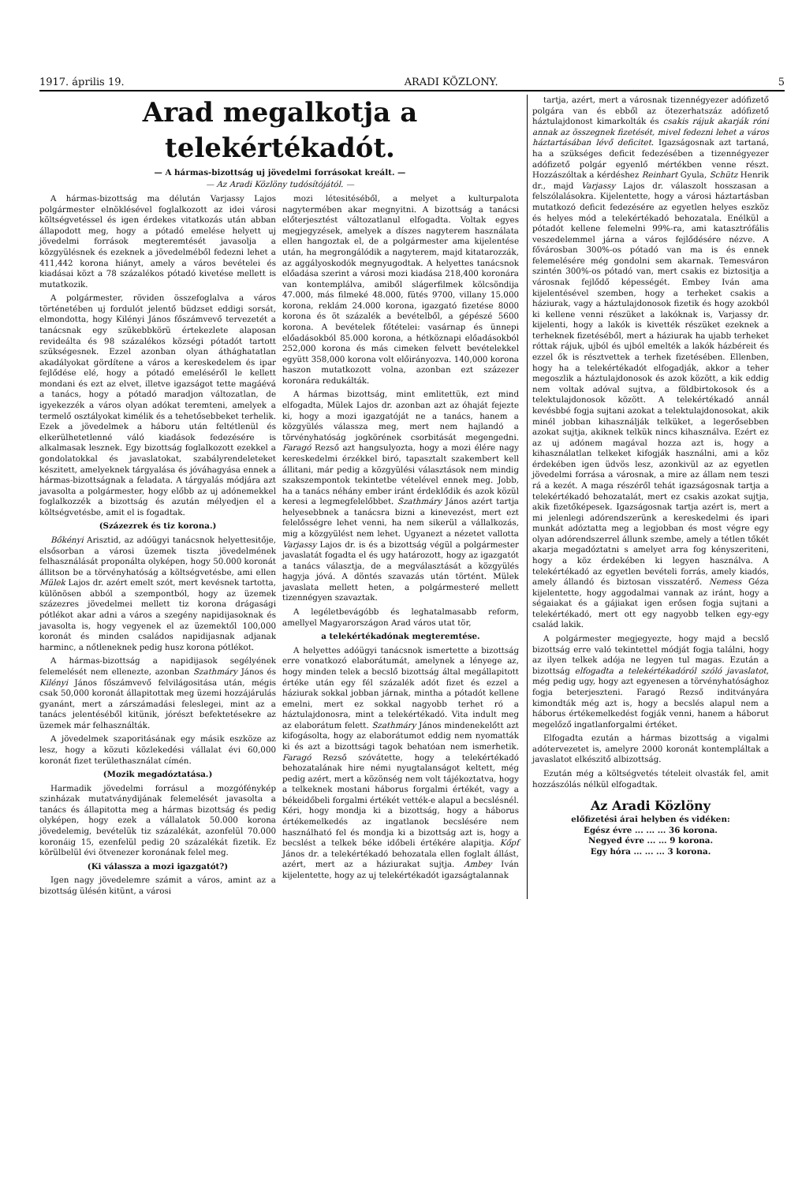1917. április 19. ARADI KÖZLONY. 5
Arad megalkotja a telekértékadót.
— A hármas-bizottság uj jövedelmi forrásokat kreált. —
— Az Aradi Közlöny tudósítójától. —
A hármas-bizottság ma délután Varjassy Lajos polgármester elnöklésével foglalkozott az idei városi költségvetéssel és igen érdekes vitatkozás után abban állapodott meg, hogy a pótadó emelése helyett uj jövedelmi források megteremtését javasolja a közgyülésnek és ezeknek a jövedelméből fedezni lehet a 411,442 korona hiányt, amely a város bevételei és kiadásai közt a 78 százalékos pótadó kivetése mellett is mutatkozik.
A polgármester, röviden összefoglalva a város történetében uj fordulót jelentő büdzset eddigi sorsát, elmondotta, hogy Kilényi János főszámvevő tervezetét a tanácsnak egy szükebbkörü értekezlete alaposan revideálta és 98 százalékos községi pótadót tartott szükségesnek. Ezzel azonban olyan áthághatatlan akadályokat gördítene a város a kereskedelem és ipar fejlődése elé, hogy a pótadó emeléséről le kellett mondani és ezt az elvet, illetve igazságot tette magáévá a tanács, hogy a pótadó maradjon változatlan, de igyekezzék a város olyan adókat teremteni, amelyek a termelő osztályokat kimélik és a tehetősebbeket terhelik. Ezek a jövedelmek a háboru után feltétlenül és elkerülhetetlenné váló kiadások fedezésére is alkalmasak lesznek. Egy bizottság foglalkozott ezekkel a gondolatokkal és javaslatokat, szabályrendeleteket készitett, amelyeknek tárgyalása és jóváhagyása ennek a hármas-bizottságnak a feladata. A tárgyalás módjára azt javasolta a polgármester, hogy előbb az uj adónemekkel foglalkozzék a bizottság és azután mélyedjen el a költségvetésbe, amit el is fogadtak.
(Százezrek és tiz korona.)
Bőkényi Arisztid, az adóügyi tanácsnok helyettesitője, elsősorban a városi üzemek tiszta jövedelmének felhasználását proponálta olyképen, hogy 50.000 koronát állitson be a törvényhatóság a költségvetésbe, ami ellen Mülek Lajos dr. azért emelt szót, mert kevésnek tartotta, különösen abból a szempontból, hogy az üzemek százezres jövedelmei mellett tiz korona drágasági pótlékot akar adni a város a szegény napidijasoknak és javasolta is, hogy vegyenek el az üzemektől 100,000 koronát és minden családos napidijasnak adjanak harminc, a nőtleneknek pedig husz korona pótlékot.
A hármas-bizottság a napidijasok segélyének felemelését nem ellenezte, azonban Szathmáry János és Kilényi János főszámvevő felvilágositása után, mégis csak 50,000 koronát állapitottak meg üzemi hozzájárulás gyanánt, mert a zárszámadási feleslegei, mint az a tanács jelentéséből kitünik, jórészt befektetésekre az üzemek már felhasználták.
A jövedelmek szaporitásának egy másik eszköze az lesz, hogy a közuti közlekedési vállalat évi 60,000 koronát fizet területhasználat címén.
(Mozik megadóztatása.)
Harmadik jövedelmi forrásul a mozgófénykép szinházak mutatványdijának felemelését javasolta a tanács és állapitotta meg a hármas bizottság és pedig olyképen, hogy ezek a vállalatok 50.000 korona jövedelemig, bevételük tiz százalékát, azonfelül 70.000 koronáig 15, ezenfelül pedig 20 százalékát fizetik. Ez körülbelül évi ötvenezer koronának felel meg.
(Ki válassza a mozi igazgatót?)
Igen nagy jövedelemre számit a város, amint az a bizottság ülésén kitünt, a városi
mozi létesitéséből, a melyet a kulturpalota nagytermében akar megnyitni. A bizottság a tanácsi előterjesztést változatlanul elfogadta. Voltak egyes megjegyzések, amelyek a díszes nagyterem használata ellen hangoztak el, de a polgármester ama kijelentése után, ha megrongálódik a nagyterem, majd kitatarozzák, az aggályoskodók megnyugodtak. A helyettes tanácsnok előadása szerint a városi mozi kiadása 218,400 koronára van kontemplálva, amiből slágerfilmek kölcsöndija 47.000, más filmeké 48.000, fütés 9700, villany 15.000 korona, reklám 24.000 korona, igazgató fizetése 8000 korona és öt százalék a bevételből, a gépészé 5600 korona. A bevételek főtételei: vasárnap és ünnepi előadásokból 85.000 korona, a hétköznapi előadásokból 252,000 korona és más cimeken felvett bevételekkel együtt 358,000 korona volt előirányozva. 140,000 korona haszon mutatkozott volna, azonban ezt százezer koronára redukálták.
A hármas bizottság, mint emlitettük, ezt mind elfogadta, Mülek Lajos dr. azonban azt az óhaját fejezte ki, hogy a mozi igazgatóját ne a tanács, hanem a közgyülés válassza meg, mert nem hajlandó a törvényhatóság jogkörének csorbitását megengedni. Faragó Rezső azt hangsulyozta, hogy a mozi élére nagy kereskedelmi érzékkel biró, tapasztalt szakembert kell állitani, már pedig a közgyülési választások nem mindig szakszempontok tekintetbe vételével ennek meg. Jobb, ha a tanács néhány ember iránt érdeklődik és azok közül keresi a legmegfelelőbbet. Szathmáry János azért tartja helyesebbnek a tanácsra bizni a kinevezést, mert ezt felelősségre lehet venni, ha nem sikerül a vállalkozás, mig a közgyülést nem lehet. Ugyanezt a nézetet vallotta Varjassy Lajos dr. is és a bizottság végül a polgármester javaslatát fogadta el és ugy határozott, hogy az igazgatót a tanács választja, de a megválasztását a közgyülés hagyja jóvá. A döntés szavazás után történt. Mülek javaslata mellett heten, a polgármesteré mellett tizennégyen szavaztak.
A legéletbevágóbb és leghatalmasabb reform, amellyel Magyarországon Arad város utat tör,
a telekértékadónak megteremtése.
A helyettes adóügyi tanácsnok ismertette a bizottság erre vonatkozó elaborátumát, amelynek a lényege az, hogy minden telek a becslő bizottság által megállapitott értéke után egy fél százalék adót fizet és ezzel a háziurak sokkal jobban járnak, mintha a pótadót kellene emelni, mert ez sokkal nagyobb terhet ró a háztulajdonosra, mint a telekértékadó. Vita indult meg az elaborátum felett. Szathmáry János mindenekelőtt azt kifogásolta, hogy az elaborátumot eddig nem nyomatták ki és azt a bizottsági tagok behatóan nem ismerhetik. Faragó Rezső szóvátette, hogy a telekértékadó behozatalának hire némi nyugtalanságot keltett, még pedig azért, mert a közönség nem volt tájékoztatva, hogy a telkeknek mostani háborus forgalmi értékét, vagy a békeidőbeli forgalmi értékét vették-e alapul a becslésnél. Kéri, hogy mondja ki a bizottság, hogy a háborus értékemelkedés az ingatlanok becslésére nem használható fel és mondja ki a bizottság azt is, hogy a becslést a telkek béke időbeli értékére alapitja. Kőpf János dr. a telekértékadó behozatala ellen foglalt állást, azért, mert az a háziurakat sujtja. Ambey Iván kijelentette, hogy az uj telekértékadót igazságtalannak
tartja, azért, mert a városnak tizennégyezer adófizető polgára van és ebből az ötezerhatszáz adófizető háztulajdonost kimarkolták és csakis rájuk akarják róni annak az összegnek fizetését, mivel fedezni lehet a város háztartásában lévő deficitet. Igazságosnak azt tartaná, ha a szükséges deficit fedezésében a tizennégyezer adófizető polgár egyenlő mértékben venne részt. Hozzászóltak a kérdéshez Reinhart Gyula, Schütz Henrik dr., majd Varjassy Lajos dr. válaszolt hosszasan a felszólalásokra. Kijelentette, hogy a városi háztartásban mutatkozó deficit fedezésére az egyetlen helyes eszköz és helyes mód a telekértékadó behozatala. Enélkül a pótadót kellene felemelni 99%-ra, ami katasztrófális veszedelemmel járna a város fejlődésére nézve. A fővárosban 300%-os pótadó van ma is és ennek felemelésére még gondolni sem akarnak. Temesváron szintén 300%-os pótadó van, mert csakis ez biztositja a városnak fejlődő képességét. Embey Iván ama kijelentésével szemben, hogy a terheket csakis a háziurak, vagy a háztulajdonosok fizetik és hogy azokból ki kellene venni részüket a lakóknak is, Varjassy dr. kijelenti, hogy a lakók is kivették részüket ezeknek a terheknek fizetéséből, mert a háziurak ha ujabb terheket róttak rájuk, ujból és ujból emelték a lakók házbéreit és ezzel ők is résztvettek a terhek fizetésében. Ellenben, hogy ha a telekértékadót elfogadják, akkor a teher megoszlik a háztulajdonosok és azok között, a kik eddig nem voltak adóval sujtva, a földbirtokosok és a telektulajdonosok között. A telekértékadó annál kevésbbé fogja sujtani azokat a telektulajdonosokat, akik minél jobban kihasználják telküket, a legerősebben azokat sujtja, akiknek telkük nincs kihasználva. Ezért ez az uj adónem magával hozza azt is, hogy a kihasználatlan telkeket kifogják használni, ami a köz érdekében igen üdvös lesz, azonkivül az az egyetlen jövedelmi forrása a városnak, a mire az állam nem teszi rá a kezét. A maga részéről tehát igazságosnak tartja a telekértékadó behozatalát, mert ez csakis azokat sujtja, akik fizetőképesek. Igazságosnak tartja azért is, mert a mi jelenlegi adórendszerünk a kereskedelmi és ipari munkát adóztatta meg a legjobban és most végre egy olyan adórendszerrel állunk szembe, amely a tétlen tőkét akarja megadóztatni s amelyet arra fog kényszeriteni, hogy a köz érdekében ki legyen használva. A telekértékadó az egyetlen bevételi forrás, amely kiadós, amely állandó és biztosan visszatérő. Nemess Géza kijelentette, hogy aggodalmai vannak az iránt, hogy a ségaiakat és a gájiakat igen erősen fogja sujtani a telekértékadó, mert ott egy nagyobb telken egy-egy család lakik.
A polgármester megjegyezte, hogy majd a becslő bizottság erre való tekintettel módját fogja találni, hogy az ilyen telkek adója ne legyen tul magas. Ezután a bizottság elfogadta a telekértékadóról szóló javaslatot, még pedig ugy, hogy azt egyenesen a törvényhatósághoz fogja beterjeszteni. Faragó Rezső inditványára kimondták még azt is, hogy a becslés alapul nem a háborus értékemelkedést fogják venni, hanem a háborut megelőző ingatlanforgalmi értéket.
Elfogadta ezután a hármas bizottság a vigalmi adótervezetet is, amelyre 2000 koronát kontempláltak a javaslatot elkészitő albizottság.
Ezután még a költségvetés tételeit olvasták fel, amit hozzászólás nélkül elfogadtak.
Az Aradi Közlöny
előfizetési árai helyben és vidéken:
Egész évre ... ... ... 36 korona.
Negyed évre ... ... 9 korona.
Egy hóra ... ... ... 3 korona.